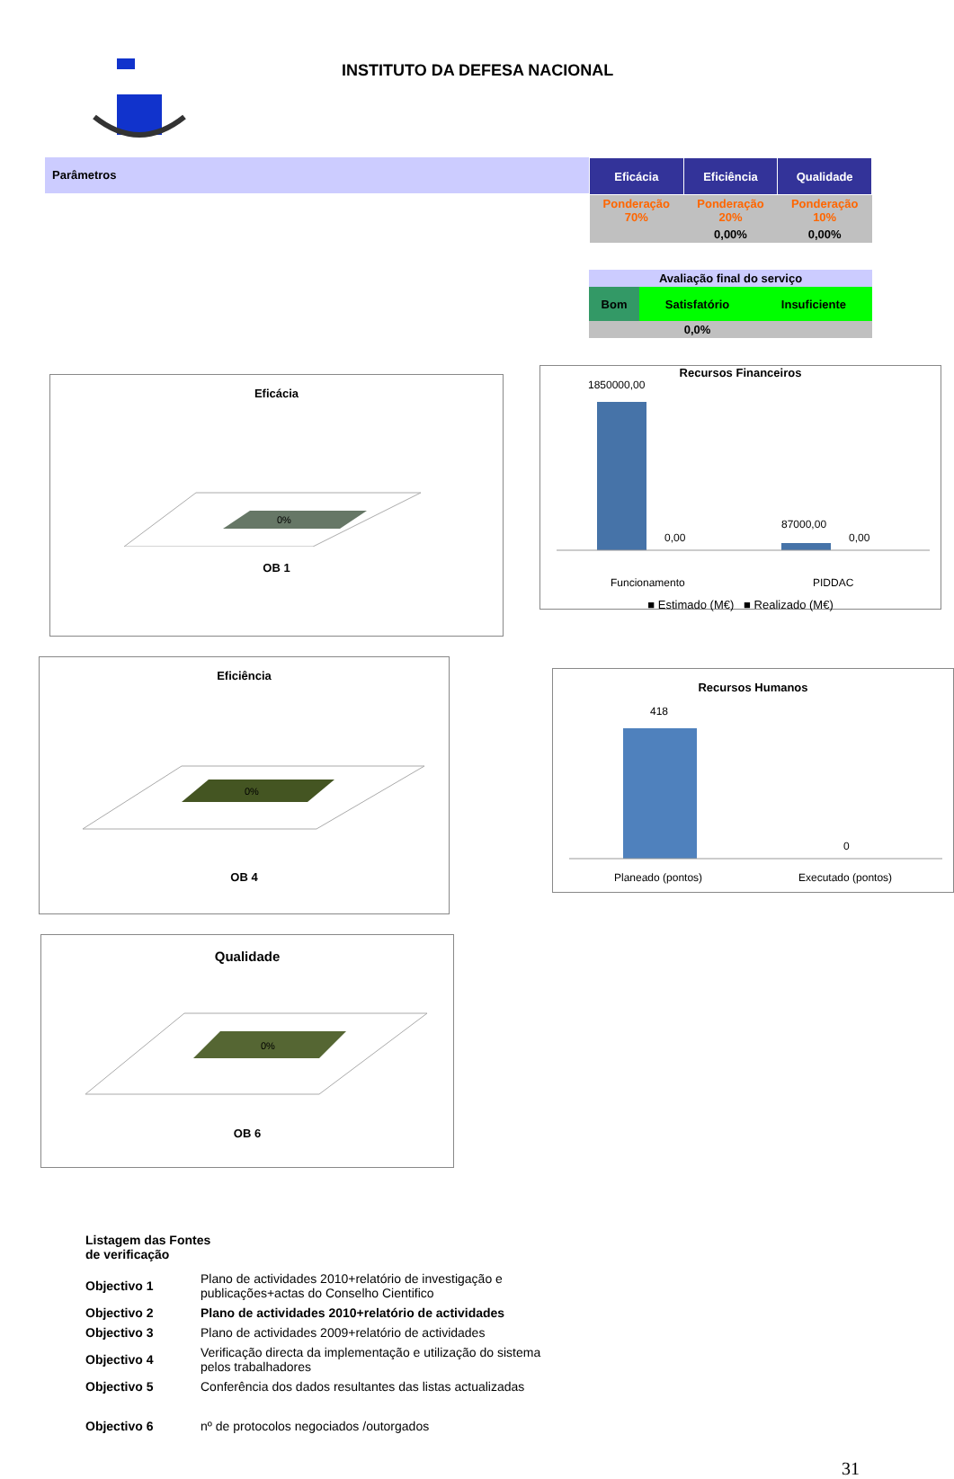INSTITUTO DA DEFESA NACIONAL
Parâmetros
| Eficácia | Eficiência | Qualidade |
| --- | --- | --- |
| Ponderação 70% | Ponderação 20% | Ponderação 10% |
| | 0,00% | 0,00% |
| Avaliação final do serviço | | |
| Bom | Satisfatório | Insuficiente |
| | 0,0% | |
Eficácia
0%
OB 1
Eficiência
0%
OB 4
Qualidade
0%
OB 6
Recursos Financeiros
1850000,00
0,00
87000,00
0,00
Funcionamento
PIDDAC
■ Estimado (M€) ■ Realizado (M€)
Recursos Humanos
418
0
Planeado (pontos)
Executado (pontos)
Listagem das Fontes
de verificação
| Objectivo 1 | Plano de actividades 2010+relatório de investigação e publicações+actas do Conselho Cientifico |
| Objectivo 2 | Plano de actividades 2010+relatório de actividades |
| Objectivo 3 | Plano de actividades 2009+relatório de actividades |
| Objectivo 4 | Verificação directa da implementação e utilização do sistema pelos trabalhadores |
| Objectivo 5 | Conferência dos dados resultantes das listas actualizadas |
| Objectivo 6 | nº de protocolos negociados /outorgados |
31